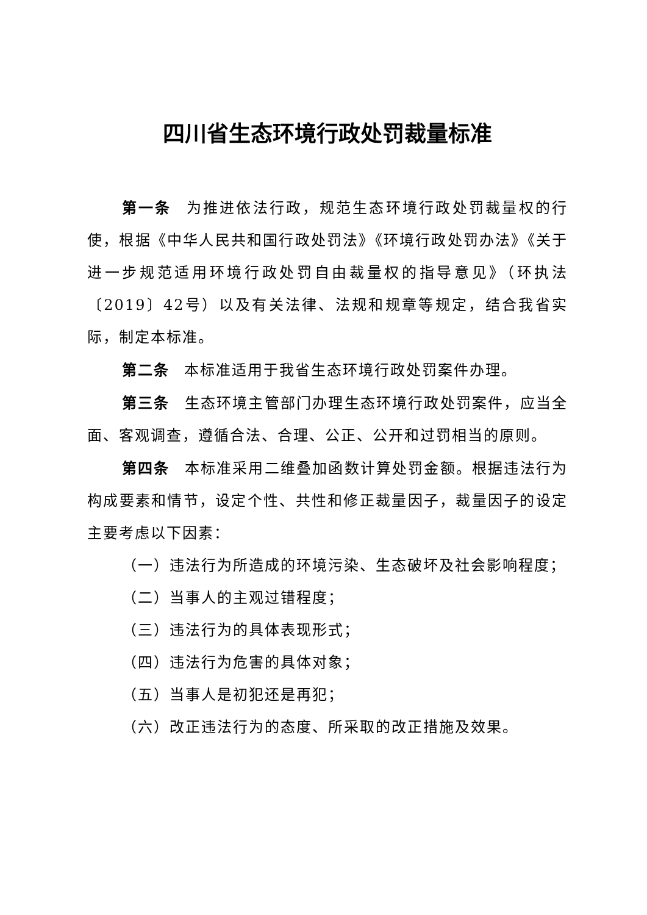四川省生态环境行政处罚裁量标准
第一条 为推进依法行政，规范生态环境行政处罚裁量权的行使，根据《中华人民共和国行政处罚法》《环境行政处罚办法》《关于进一步规范适用环境行政处罚自由裁量权的指导意见》（环执法〔2019〕42号）以及有关法律、法规和规章等规定，结合我省实际，制定本标准。
第二条 本标准适用于我省生态环境行政处罚案件办理。
第三条 生态环境主管部门办理生态环境行政处罚案件，应当全面、客观调查，遵循合法、合理、公正、公开和过罚相当的原则。
第四条 本标准采用二维叠加函数计算处罚金额。根据违法行为构成要素和情节，设定个性、共性和修正裁量因子，裁量因子的设定主要考虑以下因素：
（一）违法行为所造成的环境污染、生态破坏及社会影响程度；
（二）当事人的主观过错程度；
（三）违法行为的具体表现形式；
（四）违法行为危害的具体对象；
（五）当事人是初犯还是再犯；
（六）改正违法行为的态度、所采取的改正措施及效果。